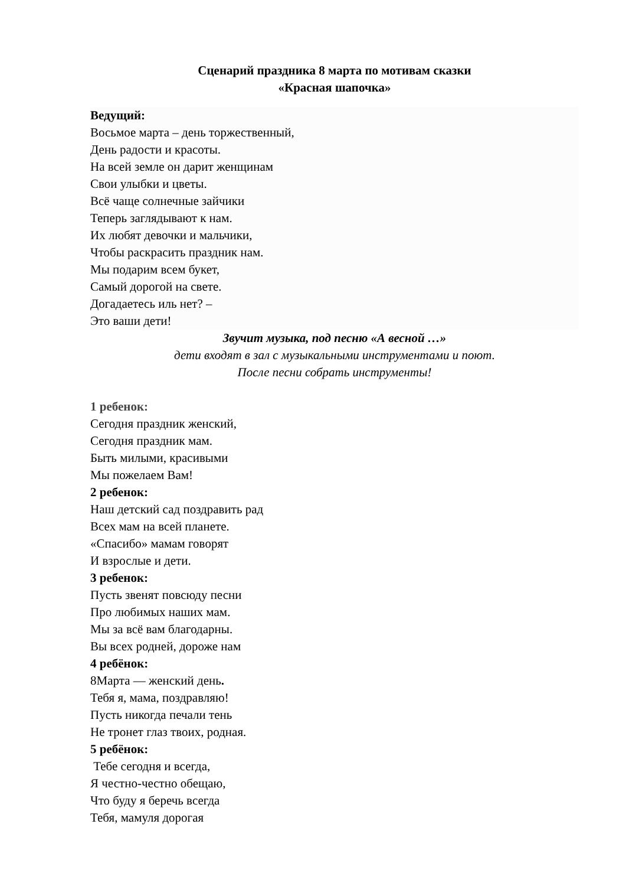Сценарий праздника 8 марта по мотивам сказки
«Красная шапочка»
Ведущий:
Восьмое марта – день торжественный,
День радости и красоты.
На всей земле он дарит женщинам
Свои улыбки и цветы.
Всё чаще солнечные зайчики
Теперь заглядывают к нам.
Их любят девочки и мальчики,
Чтобы раскрасить праздник нам.
Мы подарим всем букет,
Самый дорогой на свете.
Догадаетесь иль нет? –
Это ваши дети!
Звучит музыка, под песню «А весной …»
дети входят в зал с музыкальными инструментами и поют.
После песни собрать инструменты!
1 ребенок:
Сегодня праздник женский,
Сегодня праздник мам.
Быть милыми, красивыми
Мы пожелаем Вам!
2 ребенок:
Наш детский сад поздравить рад
Всех мам на всей планете.
«Спасибо» мамам говорят
И взрослые и дети.
3 ребенок:
Пусть звенят повсюду песни
Про любимых наших мам.
Мы за всё вам благодарны.
Вы всех родней, дороже нам
4 ребёнок:
8Марта — женский день.
Тебя я, мама, поздравляю!
Пусть никогда печали тень
Не тронет глаз твоих, родная.
5 ребёнок:
Тебе сегодня и всегда,
Я честно-честно обещаю,
Что буду я беречь всегда
Тебя, мамуля дорогая